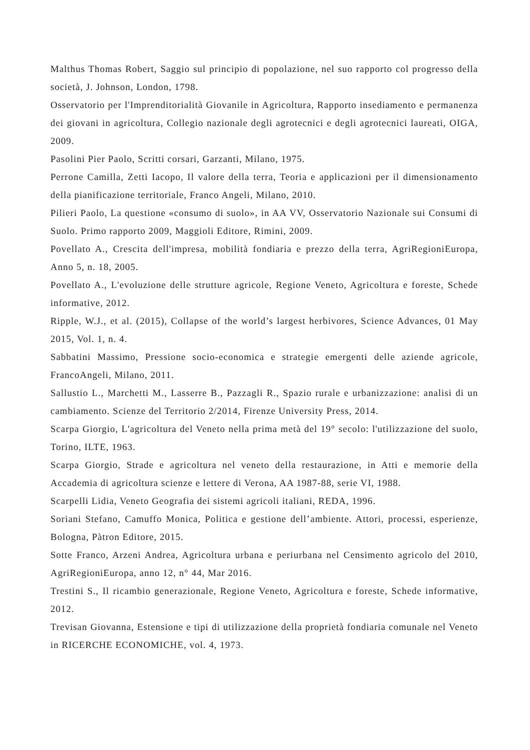Malthus Thomas Robert, Saggio sul principio di popolazione, nel suo rapporto col progresso della società, J. Johnson, London, 1798.
Osservatorio per l'Imprenditorialità Giovanile in Agricoltura, Rapporto insediamento e permanenza dei giovani in agricoltura, Collegio nazionale degli agrotecnici e degli agrotecnici laureati, OIGA, 2009.
Pasolini Pier Paolo, Scritti corsari, Garzanti, Milano, 1975.
Perrone Camilla, Zetti Iacopo, Il valore della terra, Teoria e applicazioni per il dimensionamento della pianificazione territoriale, Franco Angeli, Milano, 2010.
Pilieri Paolo, La questione «consumo di suolo», in AA VV, Osservatorio Nazionale sui Consumi di Suolo. Primo rapporto 2009, Maggioli Editore, Rimini, 2009.
Povellato A., Crescita dell'impresa, mobilità fondiaria e prezzo della terra, AgriRegioniEuropa, Anno 5, n. 18, 2005.
Povellato A., L'evoluzione delle strutture agricole, Regione Veneto, Agricoltura e foreste, Schede informative, 2012.
Ripple, W.J., et al. (2015), Collapse of the world’s largest herbivores, Science Advances, 01 May 2015, Vol. 1, n. 4.
Sabbatini Massimo, Pressione socio-economica e strategie emergenti delle aziende agricole, FrancoAngeli, Milano, 2011.
Sallustio L., Marchetti M., Lasserre B., Pazzagli R., Spazio rurale e urbanizzazione: analisi di un cambiamento. Scienze del Territorio 2/2014, Firenze University Press, 2014.
Scarpa Giorgio, L'agricoltura del Veneto nella prima metà del 19° secolo: l'utilizzazione del suolo, Torino, ILTE, 1963.
Scarpa Giorgio, Strade e agricoltura nel veneto della restaurazione, in Atti e memorie della Accademia di agricoltura scienze e lettere di Verona, AA 1987-88, serie VI, 1988.
Scarpelli Lidia, Veneto Geografia dei sistemi agricoli italiani, REDA, 1996.
Soriani Stefano, Camuffo Monica, Politica e gestione dell’ambiente. Attori, processi, esperienze, Bologna, Pàtron Editore, 2015.
Sotte Franco, Arzeni Andrea, Agricoltura urbana e periurbana nel Censimento agricolo del 2010, AgriRegioniEuropa, anno 12, n° 44, Mar 2016.
Trestini S., Il ricambio generazionale, Regione Veneto, Agricoltura e foreste, Schede informative, 2012.
Trevisan Giovanna, Estensione e tipi di utilizzazione della proprietà fondiaria comunale nel Veneto in RICERCHE ECONOMICHE, vol. 4, 1973.